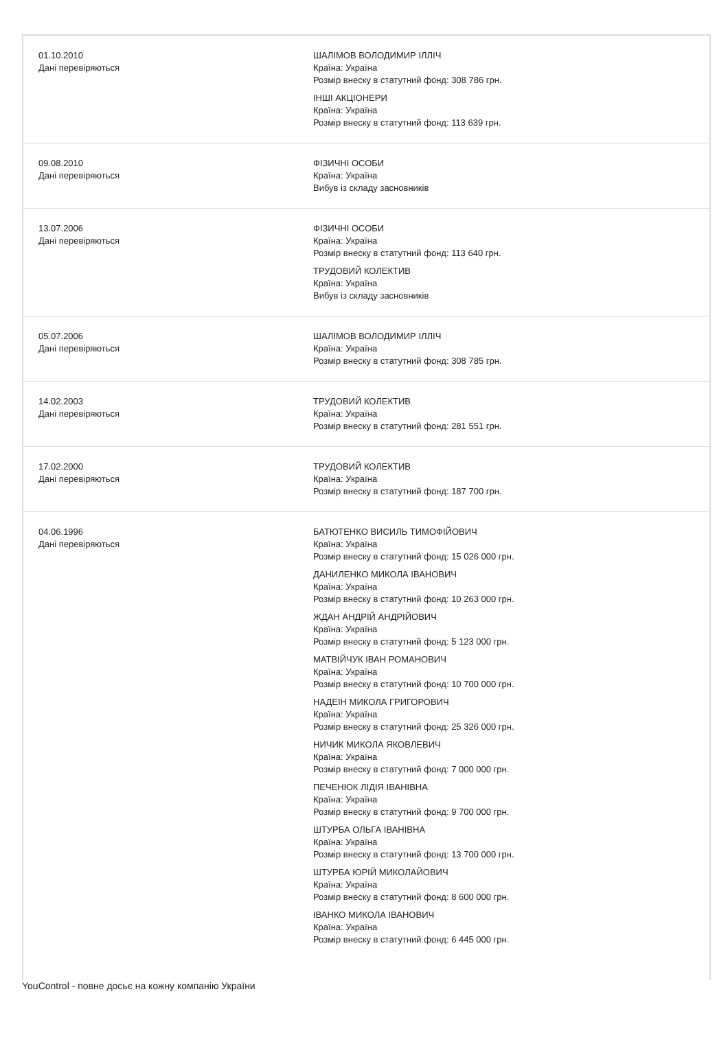| 01.10.2010 Дані перевіряються | ШАЛІМОВ ВОЛОДИМИР ІЛЛІЧ Країна: Україна Розмір внеску в статутний фонд: 308 786 грн. ІНШІ АКЦІОНЕРИ Країна: Україна Розмір внеску в статутний фонд: 113 639 грн. |
| 09.08.2010 Дані перевіряються | ФІЗИЧНІ ОСОБИ Країна: Україна Вибув із складу засновників |
| 13.07.2006 Дані перевіряються | ФІЗИЧНІ ОСОБИ Країна: Україна Розмір внеску в статутний фонд: 113 640 грн. ТРУДОВИЙ КОЛЕКТИВ Країна: Україна Вибув із складу засновників |
| 05.07.2006 Дані перевіряються | ШАЛІМОВ ВОЛОДИМИР ІЛЛІЧ Країна: Україна Розмір внеску в статутний фонд: 308 785 грн. |
| 14.02.2003 Дані перевіряються | ТРУДОВИЙ КОЛЕКТИВ Країна: Україна Розмір внеску в статутний фонд: 281 551 грн. |
| 17.02.2000 Дані перевіряються | ТРУДОВИЙ КОЛЕКТИВ Країна: Україна Розмір внеску в статутний фонд: 187 700 грн. |
| 04.06.1996 Дані перевіряються | БАТЮТЕНКО ВИСИЛЬ ТИМОФІЙОВИЧ Країна: Україна Розмір внеску в статутний фонд: 15 026 000 грн. ДАНИЛЕНКО МИКОЛА ІВАНОВИЧ Країна: Україна Розмір внеску в статутний фонд: 10 263 000 грн. ЖДАН АНДРІЙ АНДРІЙОВИЧ Країна: Україна Розмір внеску в статутний фонд: 5 123 000 грн. МАТВІЙЧУК ІВАН РОМАНОВИЧ Країна: Україна Розмір внеску в статутний фонд: 10 700 000 грн. НАДЕІН МИКОЛА ГРИГОРОВИЧ Країна: Україна Розмір внеску в статутний фонд: 25 326 000 грн. НИЧИК МИКОЛА ЯКОВЛЕВИЧ Країна: Україна Розмір внеску в статутний фонд: 7 000 000 грн. ПЕЧЕНЮК ЛІДІЯ ІВАНІВНА Країна: Україна Розмір внеску в статутний фонд: 9 700 000 грн. ШТУРБА ОЛЬГА ІВАНІВНА Країна: Україна Розмір внеску в статутний фонд: 13 700 000 грн. ШТУРБА ЮРІЙ МИКОЛАЙОВИЧ Країна: Україна Розмір внеску в статутний фонд: 8 600 000 грн. ІВАНКО МИКОЛА ІВАНОВИЧ Країна: Україна Розмір внеску в статутний фонд: 6 445 000 грн. |
YouControl - повне досьє на кожну компанію України